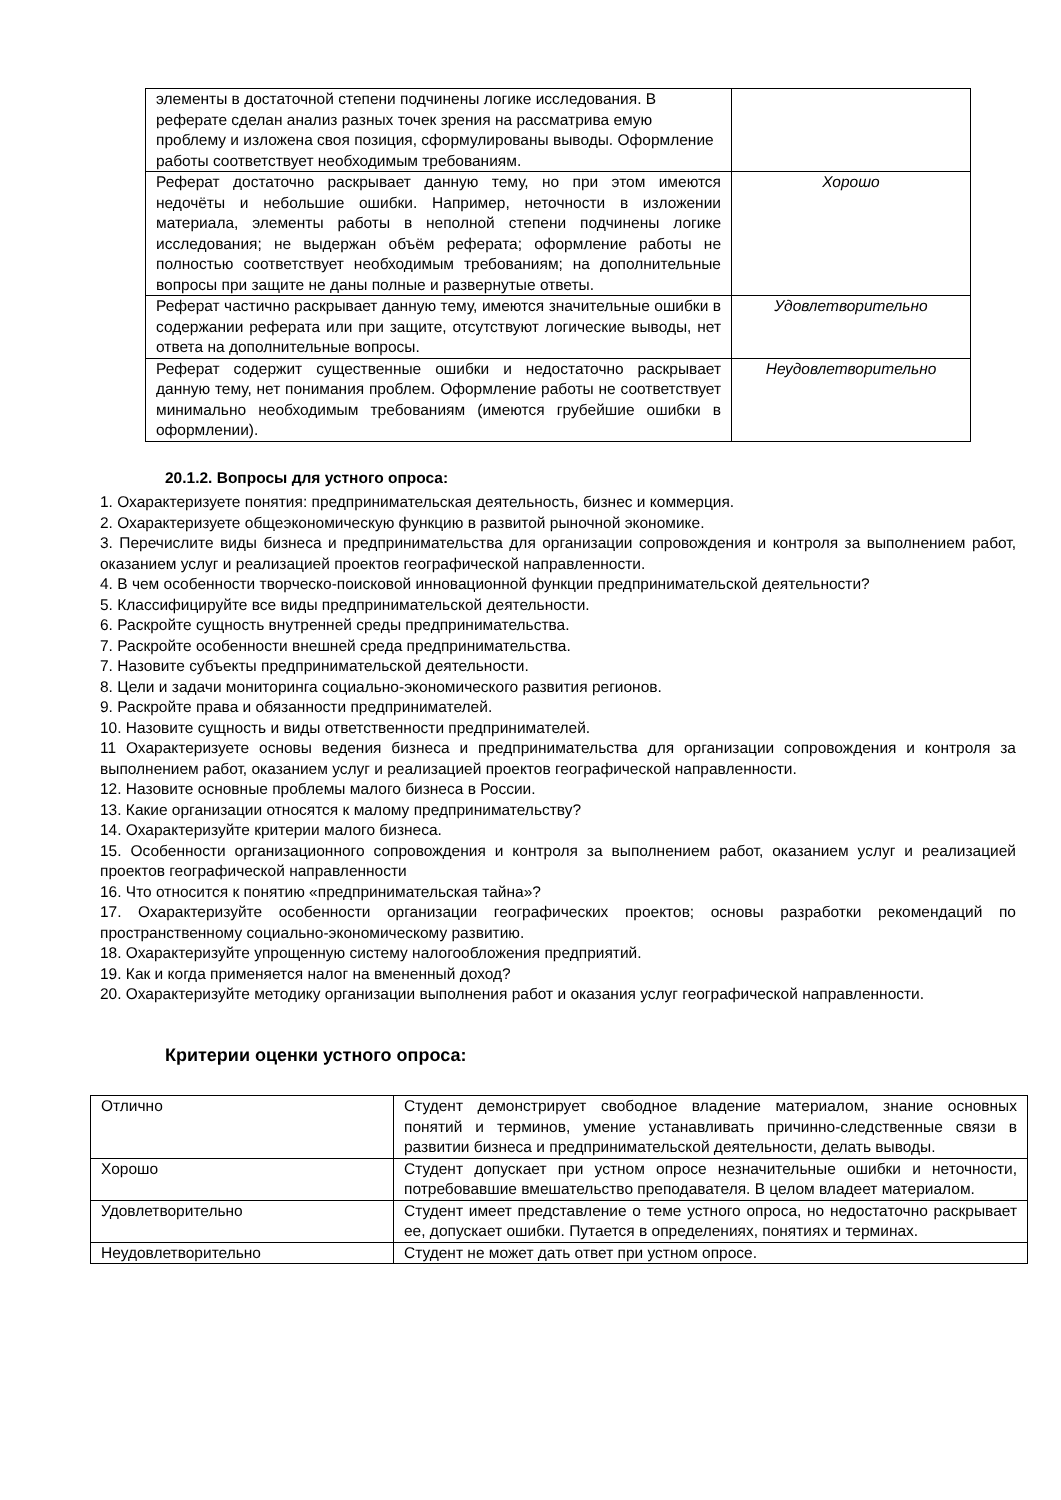| элементы в достаточной степени подчинены логике исследования. В реферате сделан анализ разных точек зрения на рассматрива емую проблему и изложена своя позиция, сформулированы выводы. Оформление работы соответствует необходимым требованиям. | |
| Реферат достаточно раскрывает данную тему, но при этом имеются недочёты и небольшие ошибки. Например, неточности в изложении материала, элементы работы в неполной степени подчинены логике исследования; не выдержан объём реферата; оформление работы не полностью соответствует необходимым требованиям; на дополнительные вопросы при защите не даны полные и развернутые ответы. | Хорошо |
| Реферат частично раскрывает данную тему, имеются значительные ошибки в содержании реферата или при защите, отсутствуют логические выводы, нет ответа на дополнительные вопросы. | Удовлетворительно |
| Реферат содержит существенные ошибки и недостаточно раскрывает данную тему, нет понимания проблем. Оформление работы не соответствует минимально необходимым требованиям (имеются грубейшие ошибки в оформлении). | Неудовлетворительно |
20.1.2. Вопросы для устного опроса:
1. Охарактеризуете понятия: предпринимательская деятельность, бизнес и коммерция.
2. Охарактеризуете общеэкономическую функцию в развитой рыночной экономике.
3. Перечислите виды бизнеса и предпринимательства для организации сопровождения и контроля за выполнением работ, оказанием услуг и реализацией проектов географической направленности.
4. В чем особенности творческо-поисковой инновационной функции предпринимательской деятельности?
5. Классифицируйте все виды предпринимательской деятельности.
6. Раскройте сущность внутренней среды предпринимательства.
7. Раскройте особенности внешней среда предпринимательства.
7. Назовите субъекты предпринимательской деятельности.
8. Цели и задачи мониторинга социально-экономического развития регионов.
9. Раскройте права и обязанности предпринимателей.
10. Назовите сущность и виды ответственности предпринимателей.
11 Охарактеризуете основы ведения бизнеса и предпринимательства для организации сопровождения и контроля за выполнением работ, оказанием услуг и реализацией проектов географической направленности.
12. Назовите основные проблемы малого бизнеса в России.
13. Какие организации относятся к малому предпринимательству?
14. Охарактеризуйте критерии малого бизнеса.
15. Особенности организационного сопровождения и контроля за выполнением работ, оказанием услуг и реализацией проектов географической направленности
16. Что относится к понятию «предпринимательская тайна»?
17. Охарактеризуйте особенности организации географических проектов; основы разработки рекомендаций по пространственному социально-экономическому развитию.
18. Охарактеризуйте упрощенную систему налогообложения предприятий.
19. Как и когда применяется налог на вмененный доход?
20. Охарактеризуйте методику организации выполнения работ и оказания услуг географической направленности.
Критерии оценки устного опроса:
| Отлично | Студент демонстрирует свободное владение материалом, знание основных понятий и терминов, умение устанавливать причинно-следственные связи в развитии бизнеса и предпринимательской деятельности, делать выводы. |
| Хорошо | Студент допускает при устном опросе незначительные ошибки и неточности, потребовавшие вмешательство преподавателя. В целом владеет материалом. |
| Удовлетворительно | Студент имеет представление о теме устного опроса, но недостаточно раскрывает ее, допускает ошибки. Путается в определениях, понятиях и терминах. |
| Неудовлетворительно | Студент не может дать ответ при устном опросе. |